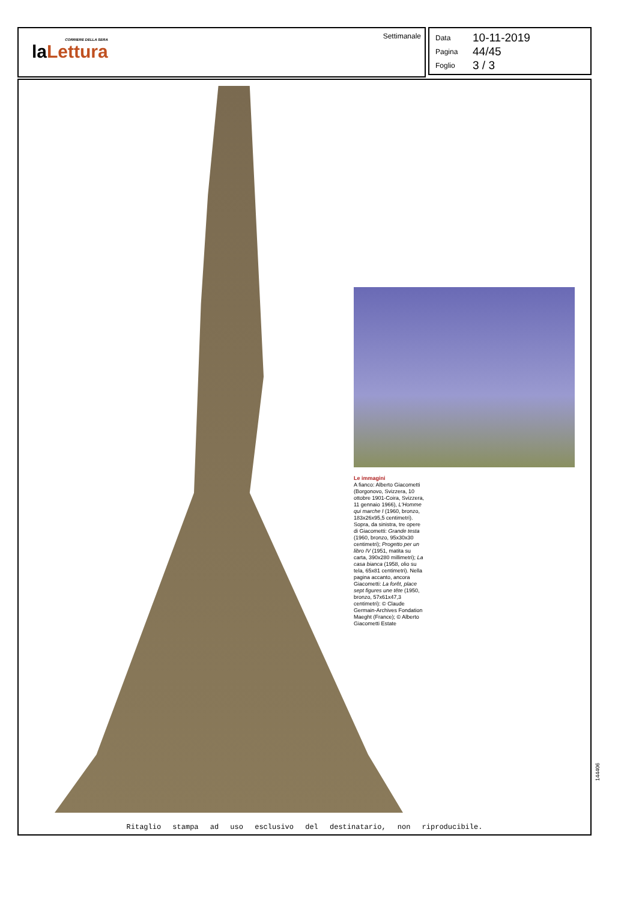CORRIERE DELLA SERA
laLettura
Settimanale
Data 10-11-2019
Pagina 44/45
Foglio 3 / 3
Le immagini
A fianco: Alberto Giacometti (Borgonovo, Svizzera, 10 ottobre 1901-Coira, Svizzera, 11 gennaio 1966), L'Homme qui marche I (1960, bronzo, 183x26x95,5 centimetri). Sopra, da sinistra, tre opere di Giacometti: Grande testa (1960, bronzo, 95x30x30 centimetri); Progetto per un libro IV (1951, matita su carta, 390x280 millimetri); La casa bianca (1958, olio su tela, 65x81 centimetri). Nella pagina accanto, ancora Giacometti: La forêt, place sept figures une tête (1950, bronzo, 57x61x47,3 centimetri): © Claude Germain-Archives Fondation Maeght (France); © Alberto Giacometti Estate
Ritaglio stampa ad uso esclusivo del destinatario, non riproducibile.
144406